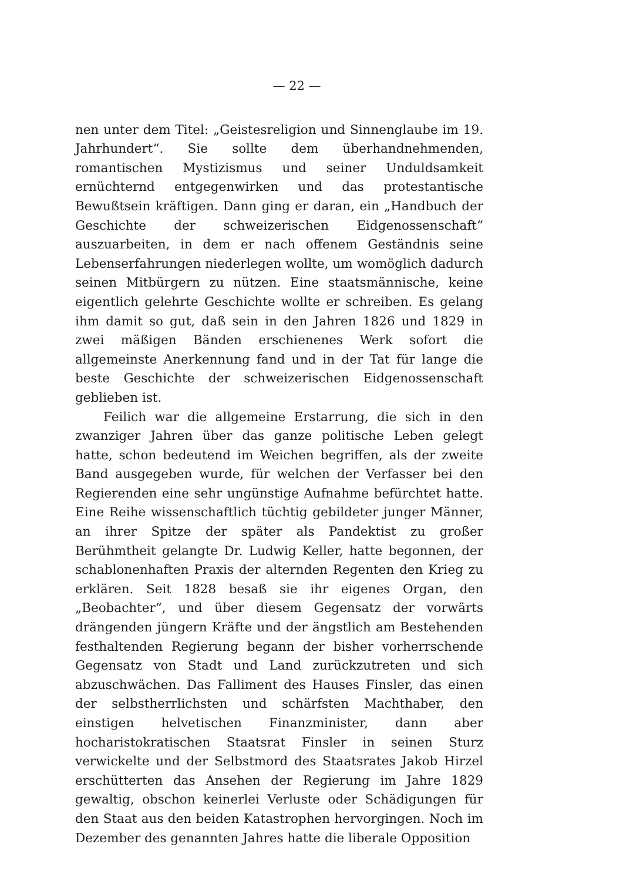— 22 —
nen unter dem Titel: „Geistesreligion und Sinnenglaube im 19. Jahrhundert“. Sie sollte dem überhandnehmenden, romantischen Mystizismus und seiner Unduldsamkeit ernüchternd entgegenwirken und das protestantische Bewußtsein kräftigen. Dann ging er daran, ein „Handbuch der Geschichte der schweizerischen Eidgenossenschaft“ auszuarbeiten, in dem er nach offenem Geständnis seine Lebenserfahrungen niederlegen wollte, um womöglich dadurch seinen Mitbürgern zu nützen. Eine staatsmännische, keine eigentlich gelehrte Geschichte wollte er schreiben. Es gelang ihm damit so gut, daß sein in den Jahren 1826 und 1829 in zwei mäßigen Bänden erschienenes Werk sofort die allgemeinste Anerkennung fand und in der Tat für lange die beste Geschichte der schweizerischen Eidgenossenschaft geblieben ist.
Feilich war die allgemeine Erstarrung, die sich in den zwanziger Jahren über das ganze politische Leben gelegt hatte, schon bedeutend im Weichen begriffen, als der zweite Band ausgegeben wurde, für welchen der Verfasser bei den Regierenden eine sehr ungünstige Aufnahme befürchtet hatte. Eine Reihe wissenschaftlich tüchtig gebildeter junger Männer, an ihrer Spitze der später als Pandektist zu großer Berühmtheit gelangte Dr. Ludwig Keller, hatte begonnen, der schablonenhaften Praxis der alternden Regenten den Krieg zu erklären. Seit 1828 besaß sie ihr eigenes Organ, den „Beobachter“, und über diesem Gegensatz der vorwärts drängenden jüngern Kräfte und der ängstlich am Bestehenden festhaltenden Regierung begann der bisher vorherrschende Gegensatz von Stadt und Land zurückzutreten und sich abzuschwächen. Das Falliment des Hauses Finsler, das einen der selbstherrlichsten und schärfsten Machthaber, den einstigen helvetischen Finanzminister, dann aber hocharistokratischen Staatsrat Finsler in seinen Sturz verwickelte und der Selbstmord des Staatsrates Jakob Hirzel erschütterten das Ansehen der Regierung im Jahre 1829 gewaltig, obschon keinerlei Verluste oder Schädigungen für den Staat aus den beiden Katastrophen hervorgingen. Noch im Dezember des genannten Jahres hatte die liberale Opposition